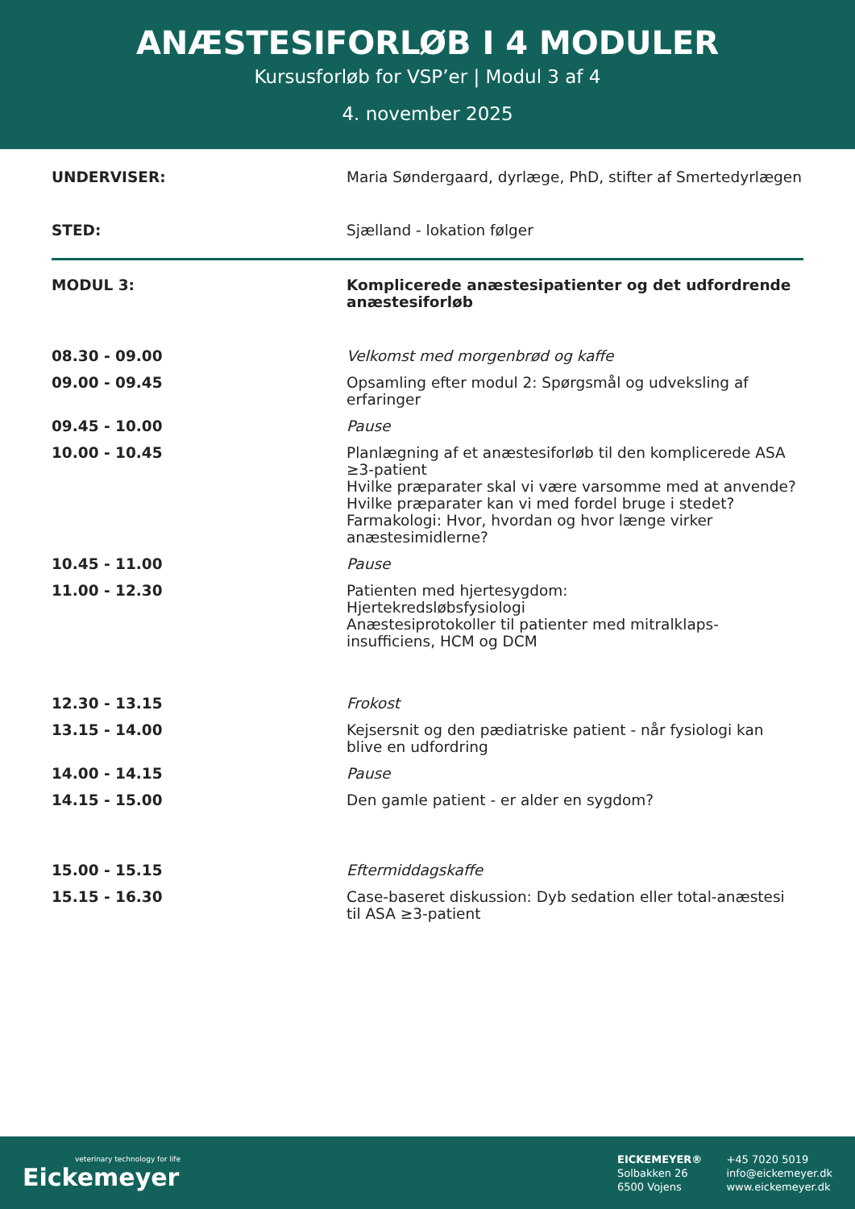ANÆSTESIFORLØB I 4 MODULER
Kursusforløb for VSP’er | Modul 3 af 4
4. november 2025
| UNDERVISER: | Maria Søndergaard, dyrlæge, PhD, stifter af Smertedyrlægen |
| STED: | Sjælland - lokation følger |
| MODUL 3: | Komplicerede anæstesipatienter og det udfordrende anæstesiforløb |
| 08.30 - 09.00 | Velkomst med morgenbrød og kaffe |
| 09.00 - 09.45 | Opsamling efter modul 2: Spørgsmål og udveksling af erfaringer |
| 09.45 - 10.00 | Pause |
| 10.00 - 10.45 | Planlægning af et anæstesiforløb til den komplicerede ASA ≥3-patient Hvilke præparater skal vi være varsomme med at anvende? Hvilke præparater kan vi med fordel bruge i stedet? Farmakologi: Hvor, hvordan og hvor længe virker anæstesimidlerne? |
| 10.45 - 11.00 | Pause |
| 11.00 - 12.30 | Patienten med hjertesygdom: Hjertekredsløbsfysiologi Anæstesiprotokoller til patienter med mitralklaps-insufficiens, HCM og DCM |
| 12.30 - 13.15 | Frokost |
| 13.15 - 14.00 | Kejsersnit og den pædiatriske patient - når fysiologi kan blive en udfordring |
| 14.00 - 14.15 | Pause |
| 14.15 - 15.00 | Den gamle patient - er alder en sygdom? |
| 15.00 - 15.15 | Eftermiddagskaffe |
| 15.15 - 16.30 | Case-baseret diskussion: Dyb sedation eller total-anæstesi til ASA ≥3-patient |
veterinary technology for life
Eickemeyer
EICKEMEYER®
Solbakken 26
6500 Vojens
+45 7020 5019
info@eickemeyer.dk
www.eickemeyer.dk